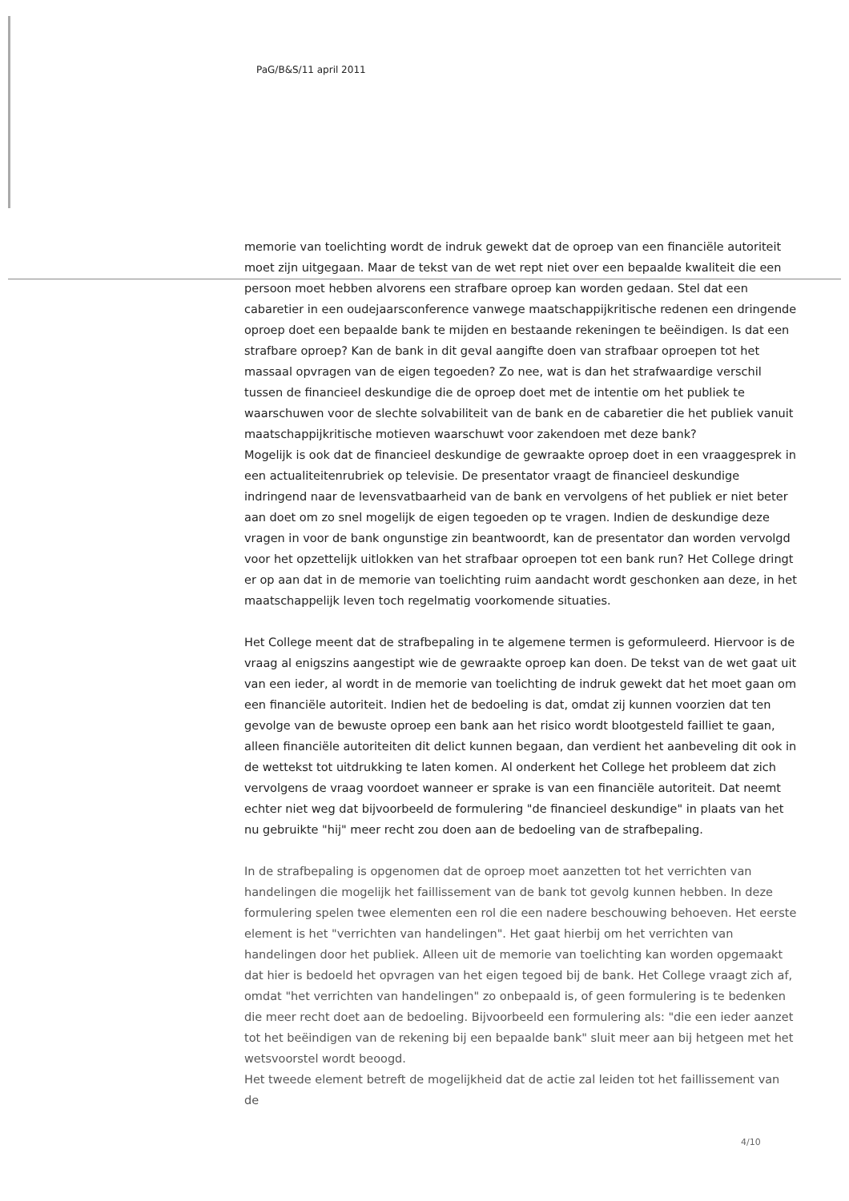PaG/B&S/11 april 2011
memorie van toelichting wordt de indruk gewekt dat de oproep van een financiële autoriteit moet zijn uitgegaan. Maar de tekst van de wet rept niet over een bepaalde kwaliteit die een persoon moet hebben alvorens een strafbare oproep kan worden gedaan. Stel dat een cabaretier in een oudejaarsconference vanwege maatschappijkritische redenen een dringende oproep doet een bepaalde bank te mijden en bestaande rekeningen te beëindigen. Is dat een strafbare oproep? Kan de bank in dit geval aangifte doen van strafbaar oproepen tot het massaal opvragen van de eigen tegoeden? Zo nee, wat is dan het strafwaardige verschil tussen de financieel deskundige die de oproep doet met de intentie om het publiek te waarschuwen voor de slechte solvabiliteit van de bank en de cabaretier die het publiek vanuit maatschappijkritische motieven waarschuwt voor zakendoen met deze bank?
Mogelijk is ook dat de financieel deskundige de gewraakte oproep doet in een vraaggesprek in een actualiteitenrubriek op televisie. De presentator vraagt de financieel deskundige indringend naar de levensvatbaarheid van de bank en vervolgens of het publiek er niet beter aan doet om zo snel mogelijk de eigen tegoeden op te vragen. Indien de deskundige deze vragen in voor de bank ongunstige zin beantwoordt, kan de presentator dan worden vervolgd voor het opzettelijk uitlokken van het strafbaar oproepen tot een bank run? Het College dringt er op aan dat in de memorie van toelichting ruim aandacht wordt geschonken aan deze, in het maatschappelijk leven toch regelmatig voorkomende situaties.
Het College meent dat de strafbepaling in te algemene termen is geformuleerd. Hiervoor is de vraag al enigszins aangestipt wie de gewraakte oproep kan doen. De tekst van de wet gaat uit van een ieder, al wordt in de memorie van toelichting de indruk gewekt dat het moet gaan om een financiële autoriteit. Indien het de bedoeling is dat, omdat zij kunnen voorzien dat ten gevolge van de bewuste oproep een bank aan het risico wordt blootgesteld failliet te gaan, alleen financiële autoriteiten dit delict kunnen begaan, dan verdient het aanbeveling dit ook in de wettekst tot uitdrukking te laten komen. Al onderkent het College het probleem dat zich vervolgens de vraag voordoet wanneer er sprake is van een financiële autoriteit. Dat neemt echter niet weg dat bijvoorbeeld de formulering "de financieel deskundige" in plaats van het nu gebruikte "hij" meer recht zou doen aan de bedoeling van de strafbepaling.
In de strafbepaling is opgenomen dat de oproep moet aanzetten tot het verrichten van handelingen die mogelijk het faillissement van de bank tot gevolg kunnen hebben. In deze formulering spelen twee elementen een rol die een nadere beschouwing behoeven. Het eerste element is het "verrichten van handelingen". Het gaat hierbij om het verrichten van handelingen door het publiek. Alleen uit de memorie van toelichting kan worden opgemaakt dat hier is bedoeld het opvragen van het eigen tegoed bij de bank. Het College vraagt zich af, omdat "het verrichten van handelingen" zo onbepaald is, of geen formulering is te bedenken die meer recht doet aan de bedoeling. Bijvoorbeeld een formulering als: "die een ieder aanzet tot het beëindigen van de rekening bij een bepaalde bank" sluit meer aan bij hetgeen met het wetsvoorstel wordt beoogd.
Het tweede element betreft de mogelijkheid dat de actie zal leiden tot het faillissement van de
4/10